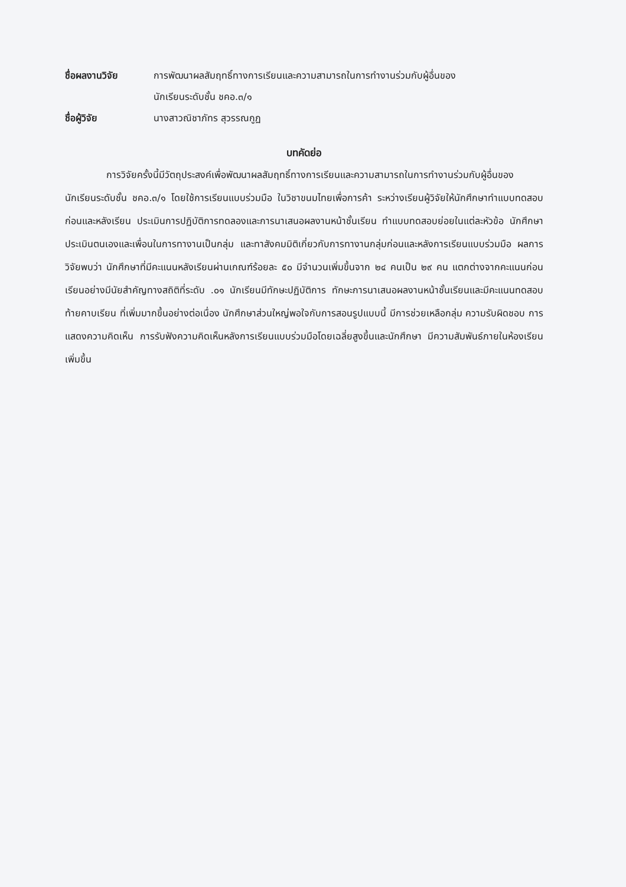ชื่อผลงานวิจัย การพัฒนาผลสัมฤทธิ์ทางการเรียนและความสามารถในการทำงานร่วมกับผู้อื่นของ
นักเรียนระดับชั้น ชคอ.๓/๑
ชื่อผู้วิจัย นางสาวณิชาภัทร สุวรรณกูฏ
บทคัดย่อ
การวิจัยครั้งนี้มีวัตถุประสงค์เพื่อพัฒนาผลสัมฤทธิ์ทางการเรียนและความสามารถในการทำงานร่วมกับผู้อื่นของนักเรียนระดับชั้น ชคอ.๓/๑ โดยใช้การเรียนแบบร่วมมือ ในวิชาขนมไทยเพื่อการค้า ระหว่างเรียนผู้วิจัยให้นักศึกษาทำแบบทดสอบก่อนและหลังเรียน ประเมินการปฏิบัติการทดลองและการนาเสนอผลงานหน้าชั้นเรียน ทำแบบทดสอบย่อยในแต่ละหัวข้อ นักศึกษาประเมินตนเองและเพื่อนในการทางานเป็นกลุ่ม และทาสังคมมิติเกี่ยวกับการทางานกลุ่มก่อนและหลังการเรียนแบบร่วมมือ ผลการวิจัยพบว่า นักศึกษาที่มีคะแนนหลังเรียนผ่านเกณฑ์ร้อยละ ๕๐ มีจำนวนเพิ่มขึ้นจาก ๒๔ คนเป็น ๒๙ คน แตกต่างจากคะแนนก่อนเรียนอย่างมีนัยสำคัญทางสถิติที่ระดับ .๐๑ นักเรียนมีทักษะปฏิบัติการ ทักษะการนาเสนอผลงานหน้าชั้นเรียนและมีคะแนนทดสอบท้ายคาบเรียน ที่เพิ่มมากขึ้นอย่างต่อเนื่อง นักศึกษาส่วนใหญ่พอใจกับการสอนรูปแบบนี้ มีการช่วยเหลือกลุ่ม ความรับผิดชอบ การแสดงความคิดเห็น การรับฟังความคิดเห็นหลังการเรียนแบบร่วมมือโดยเฉลี่ยสูงขึ้นและนักศึกษา มีความสัมพันธ์ภายในห้องเรียนเพิ่มขึ้น